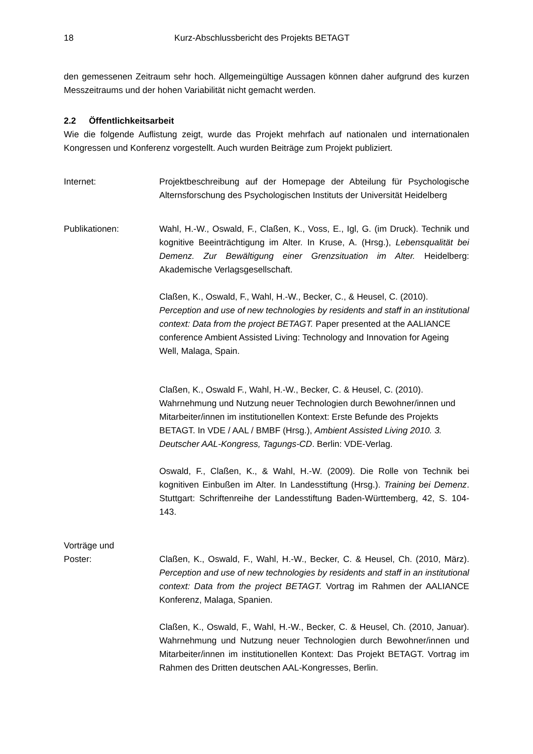18 Kurz-Abschlussbericht des Projekts BETAGT
den gemessenen Zeitraum sehr hoch. Allgemeingültige Aussagen können daher aufgrund des kurzen Messzeitraums und der hohen Variabilität nicht gemacht werden.
2.2 Öffentlichkeitsarbeit
Wie die folgende Auflistung zeigt, wurde das Projekt mehrfach auf nationalen und internationalen Kongressen und Konferenz vorgestellt. Auch wurden Beiträge zum Projekt publiziert.
Internet: Projektbeschreibung auf der Homepage der Abteilung für Psychologische Alternsforschung des Psychologischen Instituts der Universität Heidelberg
Publikationen: Wahl, H.-W., Oswald, F., Claßen, K., Voss, E., Igl, G. (im Druck). Technik und kognitive Beeinträchtigung im Alter. In Kruse, A. (Hrsg.), Lebensqualität bei Demenz. Zur Bewältigung einer Grenzsituation im Alter. Heidelberg: Akademische Verlagsgesellschaft.
Claßen, K., Oswald, F., Wahl, H.-W., Becker, C., & Heusel, C. (2010). Perception and use of new technologies by residents and staff in an institutional context: Data from the project BETAGT. Paper presented at the AALIANCE conference Ambient Assisted Living: Technology and Innovation for Ageing Well, Malaga, Spain.
Claßen, K., Oswald F., Wahl, H.-W., Becker, C. & Heusel, C. (2010). Wahrnehmung und Nutzung neuer Technologien durch Bewohner/innen und Mitarbeiter/innen im institutionellen Kontext: Erste Befunde des Projekts BETAGT. In VDE / AAL / BMBF (Hrsg.), Ambient Assisted Living 2010. 3. Deutscher AAL-Kongress, Tagungs-CD. Berlin: VDE-Verlag.
Oswald, F., Claßen, K., & Wahl, H.-W. (2009). Die Rolle von Technik bei kognitiven Einbußen im Alter. In Landesstiftung (Hrsg.). Training bei Demenz. Stuttgart: Schriftenreihe der Landesstiftung Baden-Württemberg, 42, S. 104-143.
Vorträge und
Poster:
Claßen, K., Oswald, F., Wahl, H.-W., Becker, C. & Heusel, Ch. (2010, März). Perception and use of new technologies by residents and staff in an institutional context: Data from the project BETAGT. Vortrag im Rahmen der AALIANCE Konferenz, Malaga, Spanien.
Claßen, K., Oswald, F., Wahl, H.-W., Becker, C. & Heusel, Ch. (2010, Januar). Wahrnehmung und Nutzung neuer Technologien durch Bewohner/innen und Mitarbeiter/innen im institutionellen Kontext: Das Projekt BETAGT. Vortrag im Rahmen des Dritten deutschen AAL-Kongresses, Berlin.